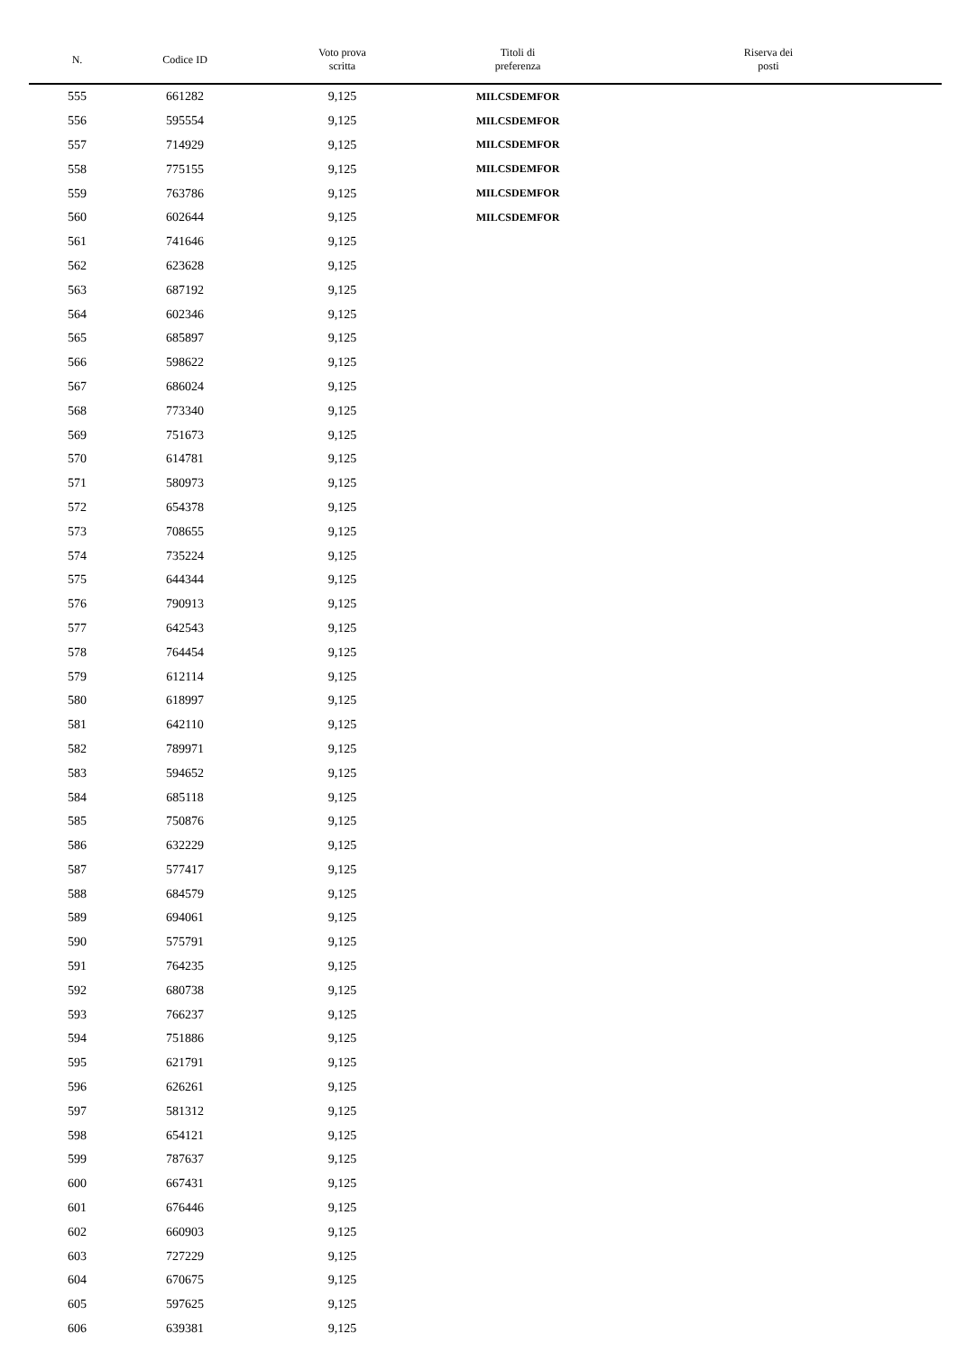| N. | Codice ID | Voto prova scritta | Titoli di preferenza | Riserva dei posti |
| --- | --- | --- | --- | --- |
| 555 | 661282 | 9,125 | MILCSDEMFOR | |
| 556 | 595554 | 9,125 | MILCSDEMFOR | |
| 557 | 714929 | 9,125 | MILCSDEMFOR | |
| 558 | 775155 | 9,125 | MILCSDEMFOR | |
| 559 | 763786 | 9,125 | MILCSDEMFOR | |
| 560 | 602644 | 9,125 | MILCSDEMFOR | |
| 561 | 741646 | 9,125 | | |
| 562 | 623628 | 9,125 | | |
| 563 | 687192 | 9,125 | | |
| 564 | 602346 | 9,125 | | |
| 565 | 685897 | 9,125 | | |
| 566 | 598622 | 9,125 | | |
| 567 | 686024 | 9,125 | | |
| 568 | 773340 | 9,125 | | |
| 569 | 751673 | 9,125 | | |
| 570 | 614781 | 9,125 | | |
| 571 | 580973 | 9,125 | | |
| 572 | 654378 | 9,125 | | |
| 573 | 708655 | 9,125 | | |
| 574 | 735224 | 9,125 | | |
| 575 | 644344 | 9,125 | | |
| 576 | 790913 | 9,125 | | |
| 577 | 642543 | 9,125 | | |
| 578 | 764454 | 9,125 | | |
| 579 | 612114 | 9,125 | | |
| 580 | 618997 | 9,125 | | |
| 581 | 642110 | 9,125 | | |
| 582 | 789971 | 9,125 | | |
| 583 | 594652 | 9,125 | | |
| 584 | 685118 | 9,125 | | |
| 585 | 750876 | 9,125 | | |
| 586 | 632229 | 9,125 | | |
| 587 | 577417 | 9,125 | | |
| 588 | 684579 | 9,125 | | |
| 589 | 694061 | 9,125 | | |
| 590 | 575791 | 9,125 | | |
| 591 | 764235 | 9,125 | | |
| 592 | 680738 | 9,125 | | |
| 593 | 766237 | 9,125 | | |
| 594 | 751886 | 9,125 | | |
| 595 | 621791 | 9,125 | | |
| 596 | 626261 | 9,125 | | |
| 597 | 581312 | 9,125 | | |
| 598 | 654121 | 9,125 | | |
| 599 | 787637 | 9,125 | | |
| 600 | 667431 | 9,125 | | |
| 601 | 676446 | 9,125 | | |
| 602 | 660903 | 9,125 | | |
| 603 | 727229 | 9,125 | | |
| 604 | 670675 | 9,125 | | |
| 605 | 597625 | 9,125 | | |
| 606 | 639381 | 9,125 | | |